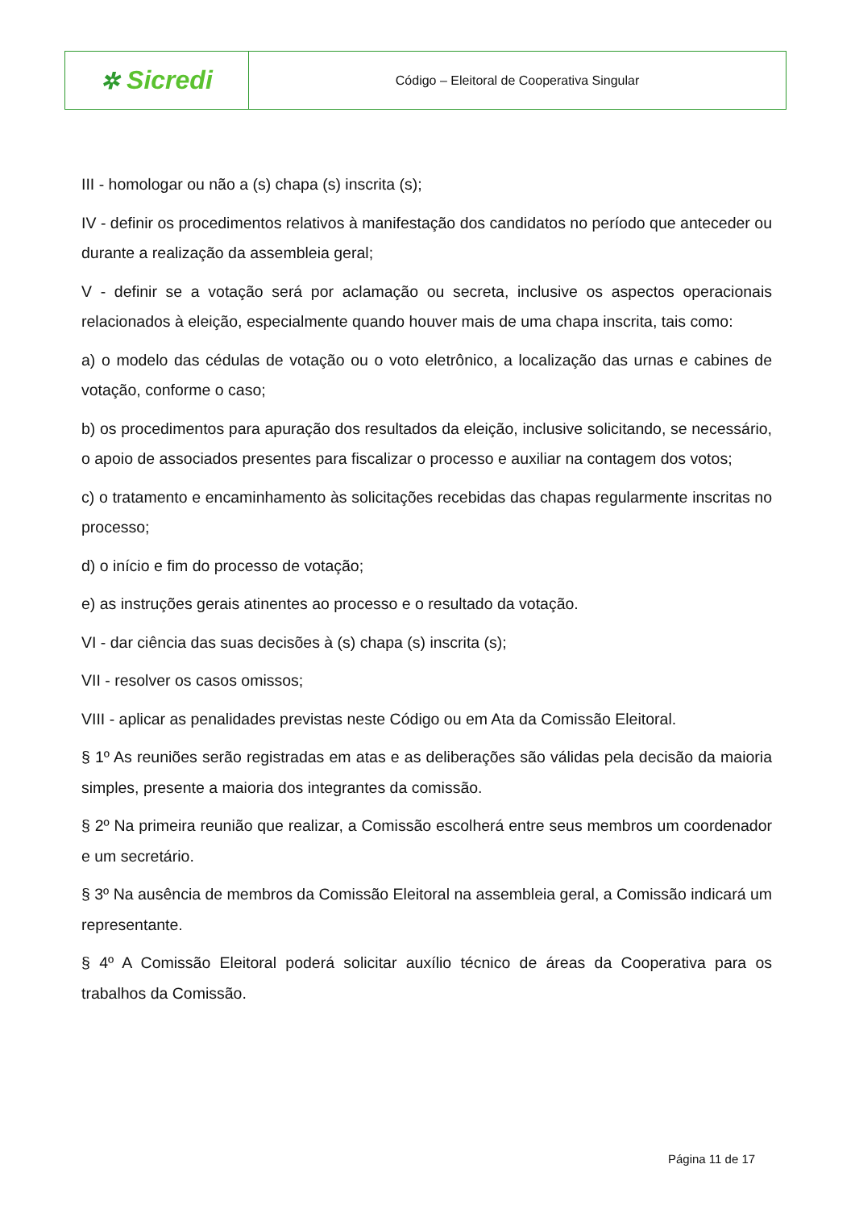| ✲ Sicredi | Código – Eleitoral de Cooperativa Singular |
III - homologar ou não a (s) chapa (s) inscrita (s);
IV - definir os procedimentos relativos à manifestação dos candidatos no período que anteceder ou durante a realização da assembleia geral;
V - definir se a votação será por aclamação ou secreta, inclusive os aspectos operacionais relacionados à eleição, especialmente quando houver mais de uma chapa inscrita, tais como:
a) o modelo das cédulas de votação ou o voto eletrônico, a localização das urnas e cabines de votação, conforme o caso;
b) os procedimentos para apuração dos resultados da eleição, inclusive solicitando, se necessário, o apoio de associados presentes para fiscalizar o processo e auxiliar na contagem dos votos;
c) o tratamento e encaminhamento às solicitações recebidas das chapas regularmente inscritas no processo;
d) o início e fim do processo de votação;
e) as instruções gerais atinentes ao processo e o resultado da votação.
VI - dar ciência das suas decisões à (s) chapa (s) inscrita (s);
VII - resolver os casos omissos;
VIII - aplicar as penalidades previstas neste Código ou em Ata da Comissão Eleitoral.
§ 1º As reuniões serão registradas em atas e as deliberações são válidas pela decisão da maioria simples, presente a maioria dos integrantes da comissão.
§ 2º Na primeira reunião que realizar, a Comissão escolherá entre seus membros um coordenador e um secretário.
§ 3º Na ausência de membros da Comissão Eleitoral na assembleia geral, a Comissão indicará um representante.
§ 4º A Comissão Eleitoral poderá solicitar auxílio técnico de áreas da Cooperativa para os trabalhos da Comissão.
Página 11 de 17